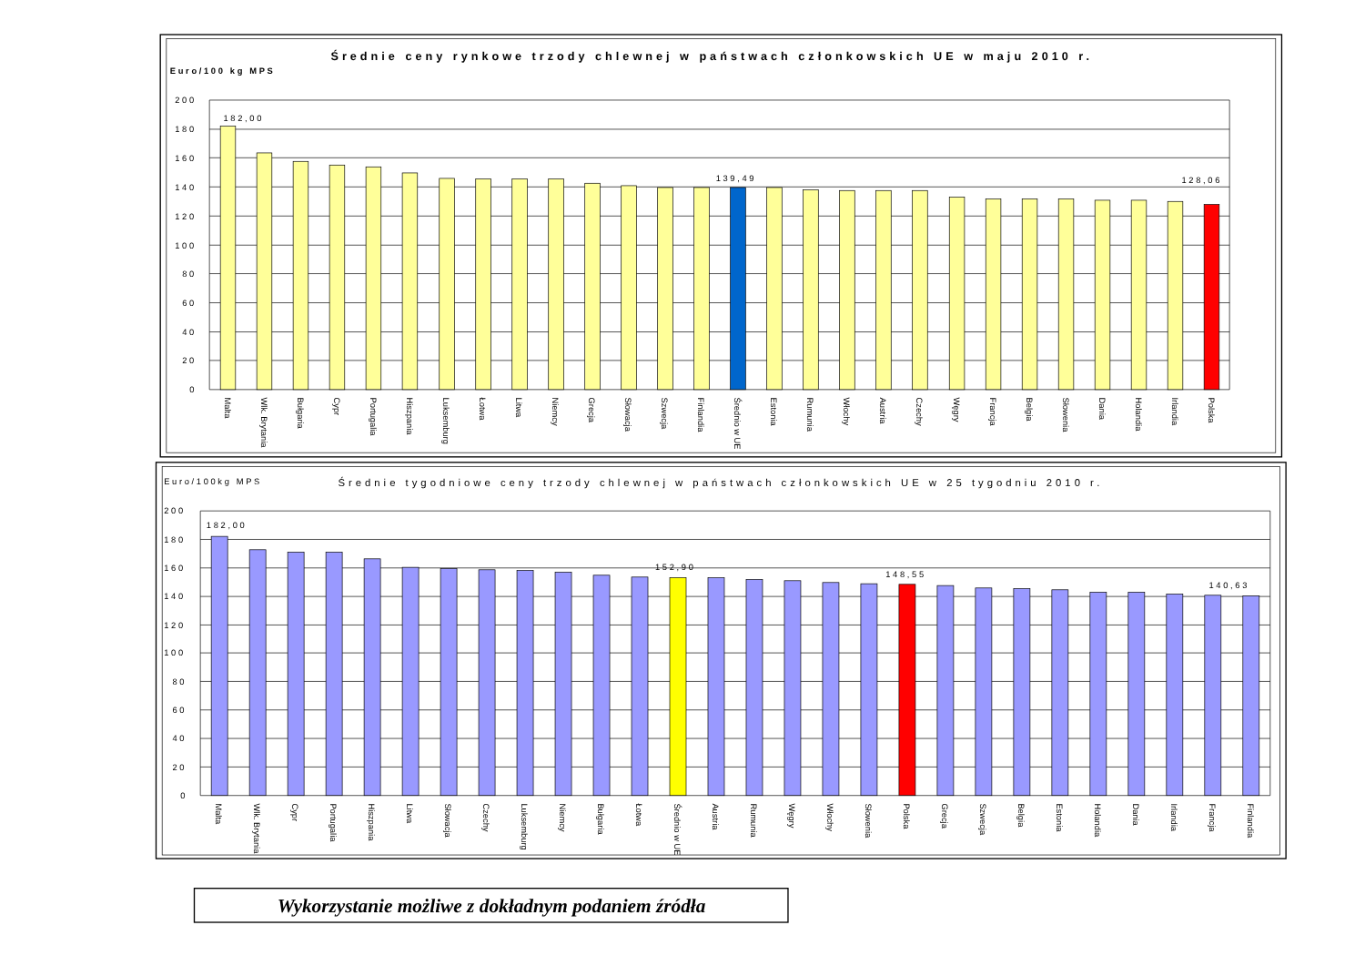Średnie ceny rynkowe trzody chlewnej w państwach członkowskich UE w maju 2010 r.
Euro/100 kg MPS
200
180
160
140
120
100
80
60
40
20
0
182,00
139,49
128,06
Malta
Wlk. Brytania
Bułgaria
Cypr
Portugalia
Hiszpania
Luksemburg
Łotwa
Litwa
Niemcy
Grecja
Słowacja
Szwecja
Finlandia
Średnio w UE
Estonia
Rumunia
Włochy
Austria
Czechy
Węgry
Francja
Belgia
Słowenia
Dania
Holandia
Irlandia
Polska
Euro/100kg MPS
Średnie tygodniowe ceny trzody chlewnej w państwach członkowskich UE w 25 tygodniu 2010 r.
200
180
160
140
120
100
80
60
40
20
0
182,00
152,90
148,55
140,63
Malta
Wlk. Brytania
Cypr
Portugalia
Hiszpania
Litwa
Słowacja
Czechy
Luksemburg
Niemcy
Bułgaria
Łotwa
Średnio w UE
Austria
Rumunia
Węgry
Włochy
Słowenia
Polska
Grecja
Szwecja
Belgia
Estonia
Holandia
Dania
Irlandia
Francja
Finlandia
Wykorzystanie możliwe z dokładnym podaniem źródła